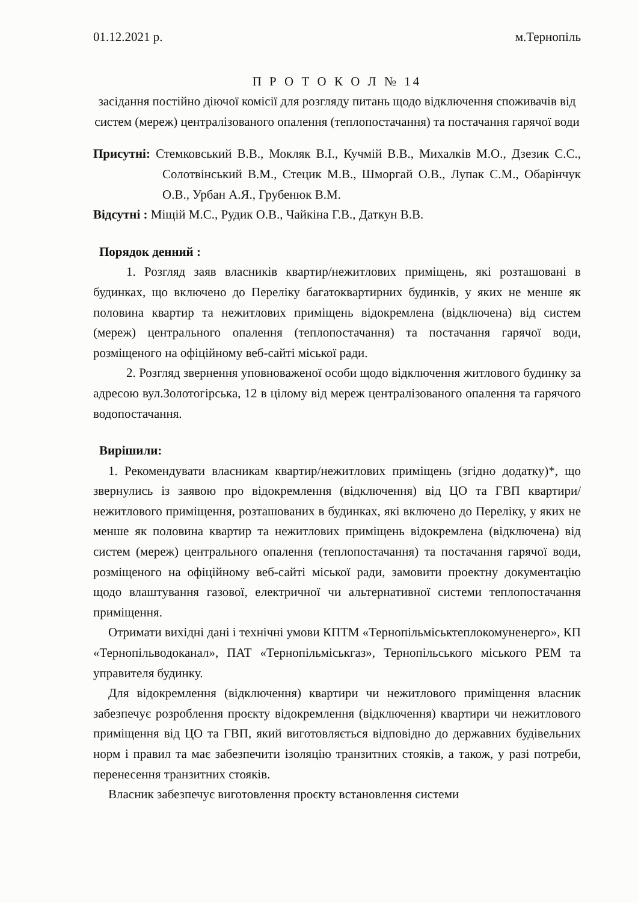01.12.2021 р. м.Тернопіль
П Р О Т О К О Л № 14
засідання постійно діючої комісії для розгляду питань щодо відключення споживачів від систем (мереж) централізованого опалення (теплопостачання) та постачання гарячої води
Присутні: Стемковський В.В., Мокляк В.І., Кучмій В.В., Михалків М.О., Дзезик С.С., Солотвінський В.М., Стецик М.В., Шморгай О.В., Лупак С.М., Обарінчук О.В., Урбан А.Я., Грубенюк В.М.
Відсутні : Міщій М.С., Рудик О.В., Чайкіна Г.В., Даткун В.В.
Порядок денний :
1. Розгляд заяв власників квартир/нежитлових приміщень, які розташовані в будинках, що включено до Переліку багатоквартирних будинків, у яких не менше як половина квартир та нежитлових приміщень відокремлена (відключена) від систем (мереж) центрального опалення (теплопостачання) та постачання гарячої води, розміщеного на офіційному веб-сайті міської ради.
2. Розгляд звернення уповноваженої особи щодо відключення житлового будинку за адресою вул.Золотогірська, 12 в цілому від мереж централізованого опалення та гарячого водопостачання.
Вирішили:
1. Рекомендувати власникам квартир/нежитлових приміщень (згідно додатку)*, що звернулись із заявою про відокремлення (відключення) від ЦО та ГВП квартири/нежитлового приміщення, розташованих в будинках, які включено до Переліку, у яких не менше як половина квартир та нежитлових приміщень відокремлена (відключена) від систем (мереж) центрального опалення (теплопостачання) та постачання гарячої води, розміщеного на офіційному веб-сайті міської ради, замовити проектну документацію щодо влаштування газової, електричної чи альтернативної системи теплопостачання приміщення.
Отримати вихідні дані і технічні умови КПТМ «Тернопільміськтеплокомуненерго», КП «Тернопільводоканал», ПАТ «Тернопільміськгаз», Тернопільського міського РЕМ та управителя будинку.
Для відокремлення (відключення) квартири чи нежитлового приміщення власник забезпечує розроблення проєкту відокремлення (відключення) квартири чи нежитлового приміщення від ЦО та ГВП, який виготовляється відповідно до державних будівельних норм і правил та має забезпечити ізоляцію транзитних стояків, а також, у разі потреби, перенесення транзитних стояків.
Власник забезпечує виготовлення проєкту встановлення системи